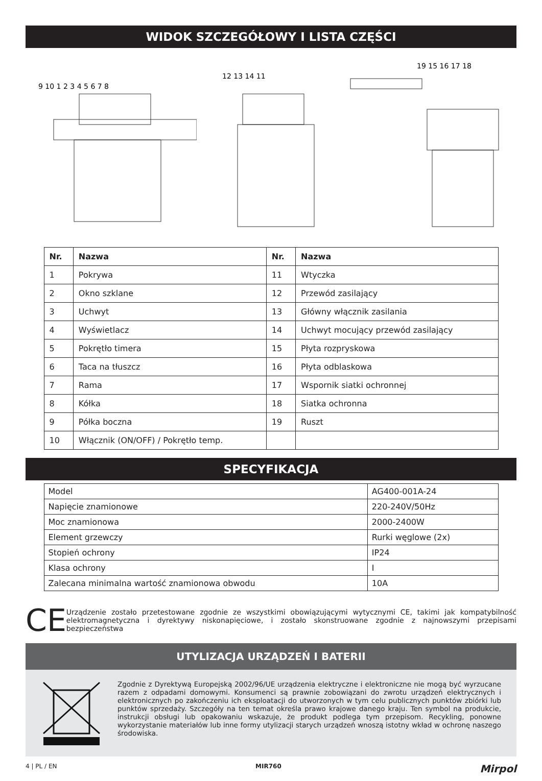WIDOK SZCZEGÓŁOWY I LISTA CZĘŚCI
9 10 1 2 3 4 5 6 7 8
12 13 14 11
19 15 16 17 18
| Nr. | Nazwa | Nr. | Nazwa |
| --- | --- | --- | --- |
| 1 | Pokrywa | 11 | Wtyczka |
| 2 | Okno szklane | 12 | Przewód zasilający |
| 3 | Uchwyt | 13 | Główny włącznik zasilania |
| 4 | Wyświetlacz | 14 | Uchwyt mocujący przewód zasilający |
| 5 | Pokrętło timera | 15 | Płyta rozpryskowa |
| 6 | Taca na tłuszcz | 16 | Płyta odblaskowa |
| 7 | Rama | 17 | Wspornik siatki ochronnej |
| 8 | Kółka | 18 | Siatka ochronna |
| 9 | Półka boczna | 19 | Ruszt |
| 10 | Włącznik (ON/OFF) / Pokrętło temp. | | |
SPECYFIKACJA
| Model | AG400-001A-24 |
| Napięcie znamionowe | 220-240V/50Hz |
| Moc znamionowa | 2000-2400W |
| Element grzewczy | Rurki węglowe (2x) |
| Stopień ochrony | IP24 |
| Klasa ochrony | I |
| Zalecana minimalna wartość znamionowa obwodu | 10A |
CE
Urządzenie zostało przetestowane zgodnie ze wszystkimi obowiązującymi wytycznymi CE, takimi jak kompatybilność elektromagnetyczna i dyrektywy niskonapięciowe, i zostało skonstruowane zgodnie z najnowszymi przepisami bezpieczeństwa
UTYLIZACJA URZĄDZEŃ I BATERII
Zgodnie z Dyrektywą Europejską 2002/96/UE urządzenia elektryczne i elektroniczne nie mogą być wyrzucane razem z odpadami domowymi. Konsumenci są prawnie zobowiązani do zwrotu urządzeń elektrycznych i elektronicznych po zakończeniu ich eksploatacji do utworzonych w tym celu publicznych punktów zbiórki lub punktów sprzedaży. Szczegóły na ten temat określa prawo krajowe danego kraju. Ten symbol na produkcie, instrukcji obsługi lub opakowaniu wskazuje, że produkt podlega tym przepisom. Recykling, ponowne wykorzystanie materiałów lub inne formy utylizacji starych urządzeń wnoszą istotny wkład w ochronę naszego środowiska.
4 | PL / EN MIR760 Mirpol